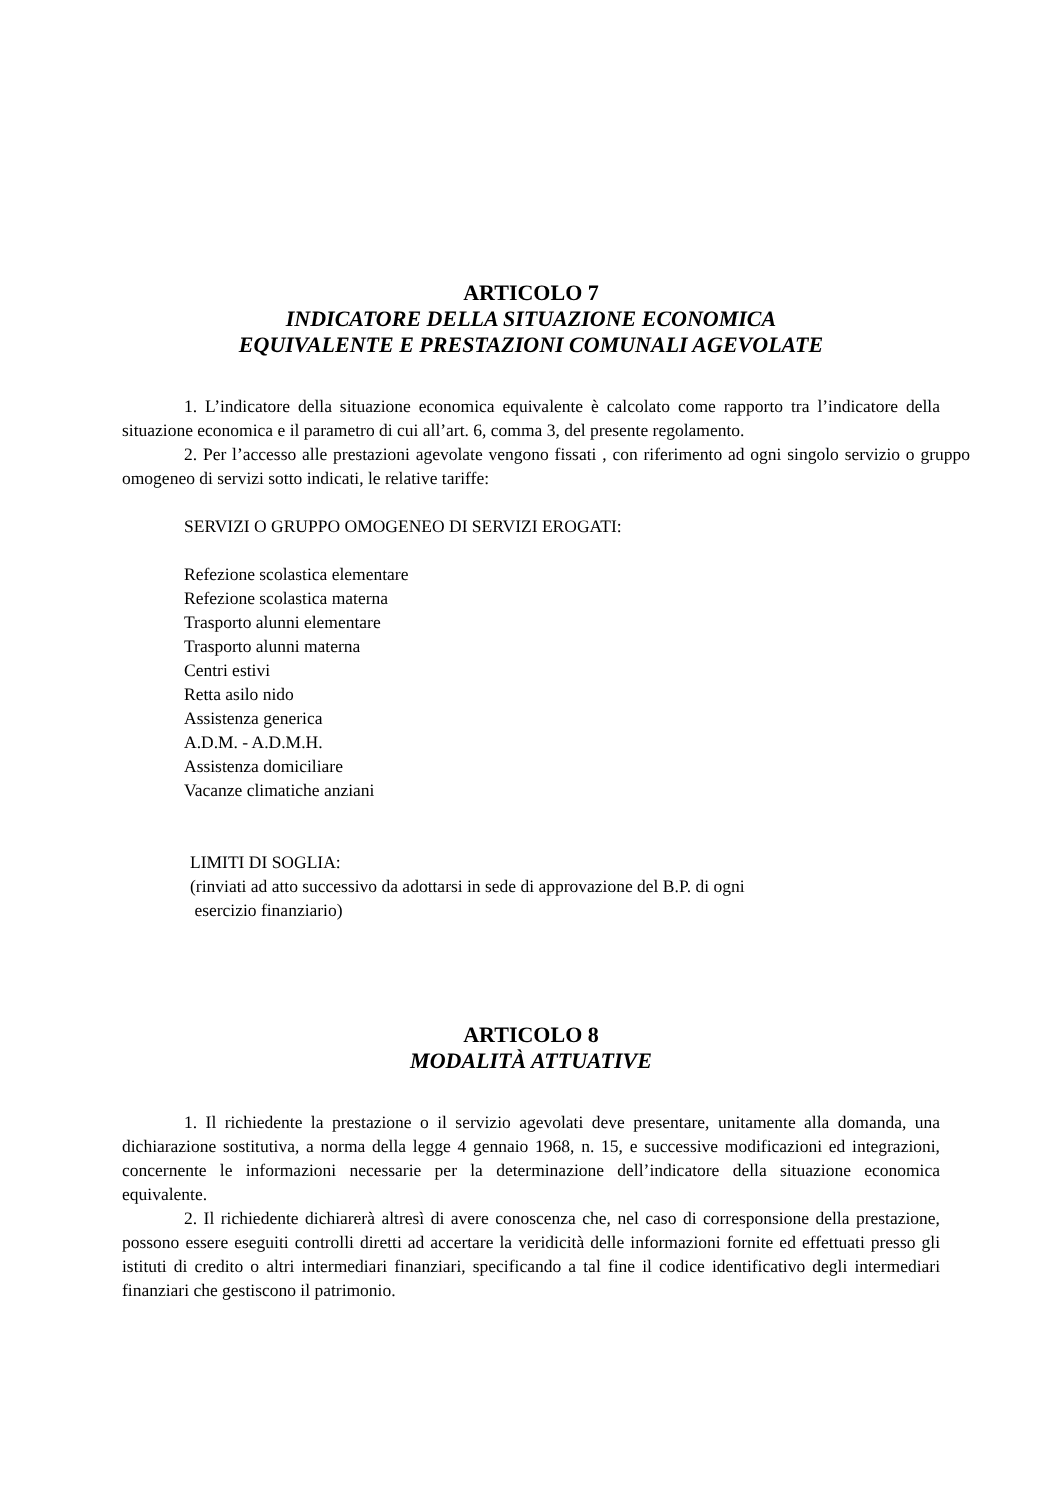ARTICOLO 7
INDICATORE DELLA SITUAZIONE ECONOMICA
EQUIVALENTE E PRESTAZIONI COMUNALI AGEVOLATE
1. L’indicatore della situazione economica equivalente è calcolato come rapporto tra l’indicatore della situazione economica e il parametro di cui all’art. 6, comma 3, del presente regolamento.
2. Per l’accesso alle prestazioni agevolate vengono fissati , con riferimento ad ogni singolo servizio o gruppo omogeneo di servizi sotto indicati, le relative tariffe:
SERVIZI O GRUPPO OMOGENEO DI SERVIZI EROGATI:
Refezione scolastica elementare
Refezione scolastica materna
Trasporto alunni elementare
Trasporto alunni materna
Centri estivi
Retta asilo nido
Assistenza generica
A.D.M. - A.D.M.H.
Assistenza domiciliare
Vacanze climatiche anziani
LIMITI DI SOGLIA:
(rinviati ad atto successivo da adottarsi in sede di approvazione del B.P. di ogni
esercizio finanziario)
ARTICOLO 8
MODALITÀ ATTUATIVE
1. Il richiedente la prestazione o il servizio agevolati deve presentare, unitamente alla domanda, una dichiarazione sostitutiva, a norma della legge 4 gennaio 1968, n. 15, e successive modificazioni ed integrazioni, concernente le informazioni necessarie per la determinazione dell’indicatore della situazione economica equivalente.
2. Il richiedente dichiarerà altresì di avere conoscenza che, nel caso di corresponsione della prestazione, possono essere eseguiti controlli diretti ad accertare la veridicità delle informazioni fornite ed effettuati presso gli istituti di credito o altri intermediari finanziari, specificando a tal fine il codice identificativo degli intermediari finanziari che gestiscono il patrimonio.